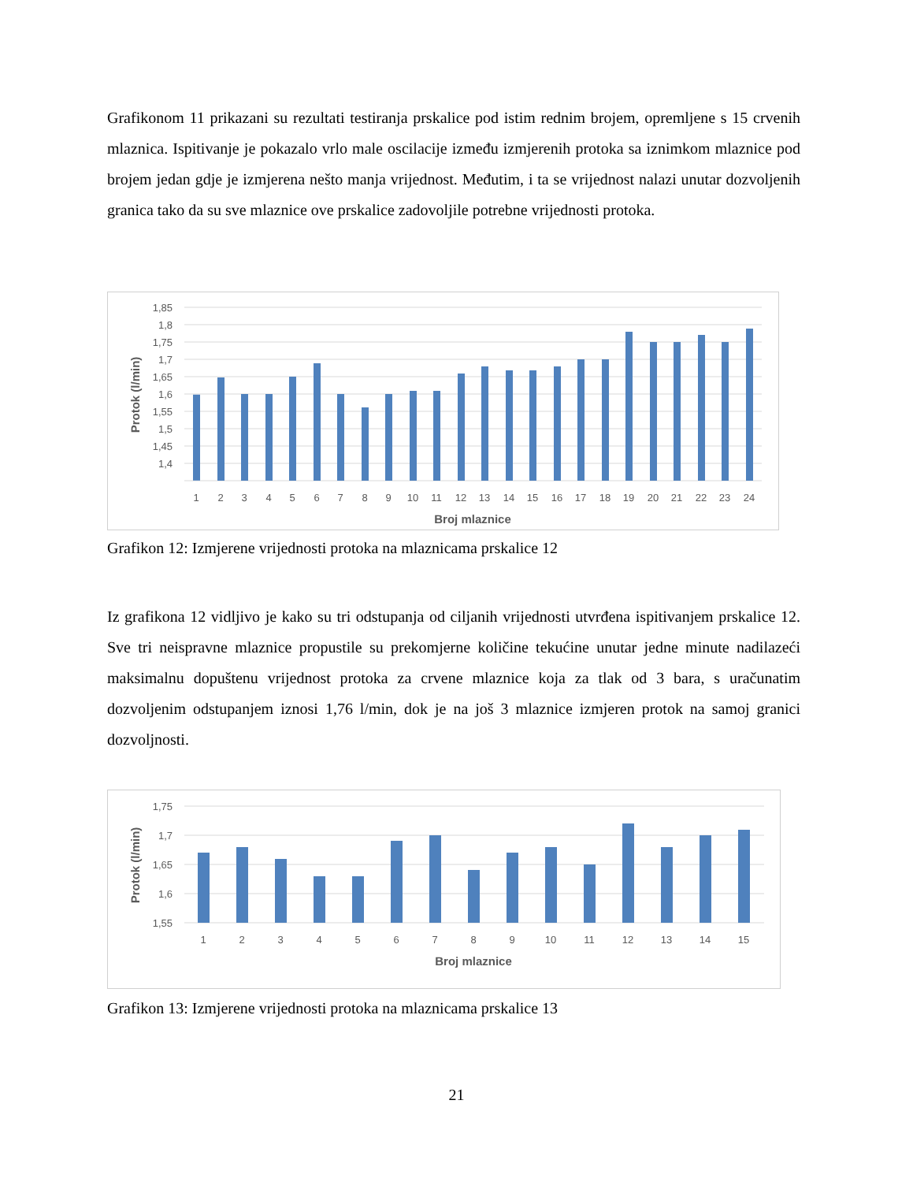Grafikonom 11 prikazani su rezultati testiranja prskalice pod istim rednim brojem, opremljene s 15 crvenih mlaznica. Ispitivanje je pokazalo vrlo male oscilacije između izmjerenih protoka sa iznimkom mlaznice pod brojem jedan gdje je izmjerena nešto manja vrijednost. Međutim, i ta se vrijednost nalazi unutar dozvoljenih granica tako da su sve mlaznice ove prskalice zadovoljile potrebne vrijednosti protoka.
1,85
1,8
1,75
1,7
1,65
1,6
1,55
1,5
1,45
1,4
1
2
3
4
5
6
7
8
9
10
11
12
13
14
15
16
17
18
19
20
21
22
23
24
Broj mlaznice
Protok (l/min)
Grafikon 12: Izmjerene vrijednosti protoka na mlaznicama prskalice 12
Iz grafikona 12 vidljivo je kako su tri odstupanja od ciljanih vrijednosti utvrđena ispitivanjem prskalice 12. Sve tri neispravne mlaznice propustile su prekomjerne količine tekućine unutar jedne minute nadilazeći maksimalnu dopuštenu vrijednost protoka za crvene mlaznice koja za tlak od 3 bara, s uračunatim dozvoljenim odstupanjem iznosi 1,76 l/min, dok je na još 3 mlaznice izmjeren protok na samoj granici dozvoljnosti.
1,75
1,7
1,65
1,6
1,55
1
2
3
4
5
6
7
8
9
10
11
12
13
14
15
Broj mlaznice
Protok (l/min)
Grafikon 13: Izmjerene vrijednosti protoka na mlaznicama prskalice 13
21